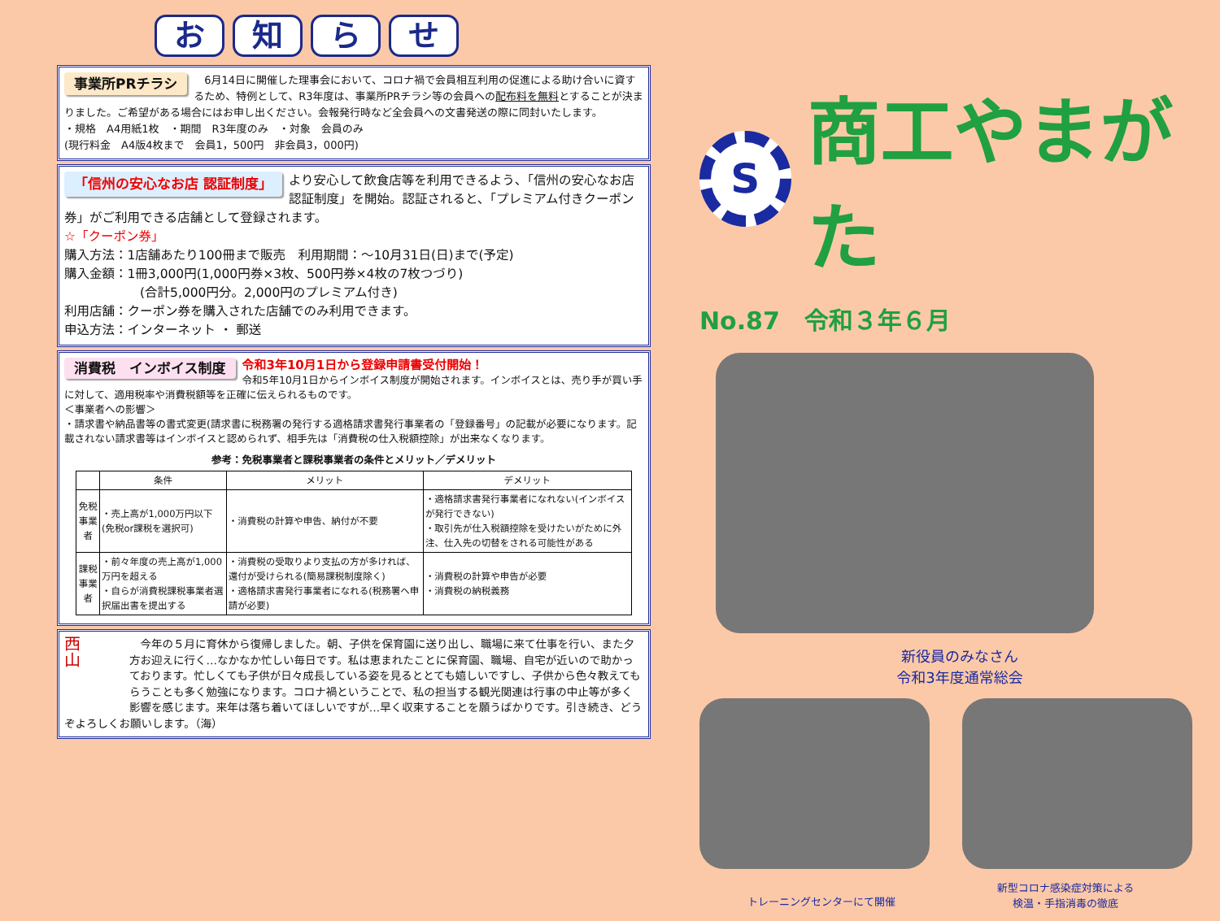お知らせ
事業所PRチラシ　6月14日に開催した理事会において、コロナ禍で会員相互利用の促進による助け合いに資するため、特例として、R3年度は、事業所PRチラシ等の会員への配布料を無料とすることが決まりました。ご希望がある場合にはお申し出ください。会報発行時など全会員への文書発送の際に同封いたします。
・規格　A4用紙1枚　・期間　R3年度のみ　・対象　会員のみ
(現行料金　A4版4枚まで　会員1，500円　非会員3，000円)
「信州の安心なお店 認証制度」 より安心して飲食店等を利用できるよう、「信州の安心なお店認証制度」を開始。認証されると、「プレミアム付きクーポン券」がご利用できる店舗として登録されます。
☆「クーポン券」
購入方法：1店舗あたり100冊まで販売　利用期間：～10月31日(日)まで(予定)
購入金額：1冊3,000円(1,000円券×3枚、500円券×4枚の7枚つづり)
　　　　　　(合計5,000円分。2,000円のプレミアム付き)
利用店舗：クーポン券を購入された店舗でのみ利用できます。
申込方法：インターネット ・ 郵送
消費税　インボイス制度 令和3年10月1日から登録申請書受付開始！
令和5年10月1日からインボイス制度が開始されます。インボイスとは、売り手が買い手に対して、適用税率や消費税額等を正確に伝えられるものです。
＜事業者への影響＞
・請求書や納品書等の書式変更(請求書に税務署の発行する適格請求書発行事業者の「登録番号」の記載が必要になります。記載されない請求書等はインボイスと認められず、相手先は「消費税の仕入税額控除」が出来なくなります。
参考：免税事業者と課税事業者の条件とメリット／デメリット
| | 条件 | メリット | デメリット |
| --- | --- | --- | --- |
| 免税 事業者 | ・売上高が1,000万円以下(免税or課税を選択可) | ・消費税の計算や申告、納付が不要 | ・適格請求書発行事業者になれない(インボイスが発行できない) ・取引先が仕入税額控除を受けたいがために外注、仕入先の切替をされる可能性がある |
| 課税 事業者 | ・前々年度の売上高が1,000万円を超える ・自らが消費税課税事業者選択届出書を提出する | ・消費税の受取りより支払の方が多ければ、還付が受けられる(簡易課税制度除く) ・適格請求書発行事業者になれる(税務署へ申請が必要) | ・消費税の計算や申告が必要 ・消費税の納税義務 |
西
山　今年の５月に育休から復帰しました。朝、子供を保育園に送り出し、職場に来て仕事を行い、また夕方お迎えに行く…なかなか忙しい毎日です。私は恵まれたことに保育園、職場、自宅が近いので助かっております。忙しくても子供が日々成長している姿を見るととても嬉しいですし、子供から色々教えてもらうことも多く勉強になります。コロナ禍ということで、私の担当する観光関連は行事の中止等が多く影響を感じます。来年は落ち着いてほしいですが…早く収束することを願うばかりです。引き続き、どうぞよろしくお願いします。（海）
S
商工やまがた
No.87　令和３年６月
新役員のみなさん
令和3年度通常総会
トレーニングセンターにて開催
新型コロナ感染症対策による
検温・手指消毒の徹底